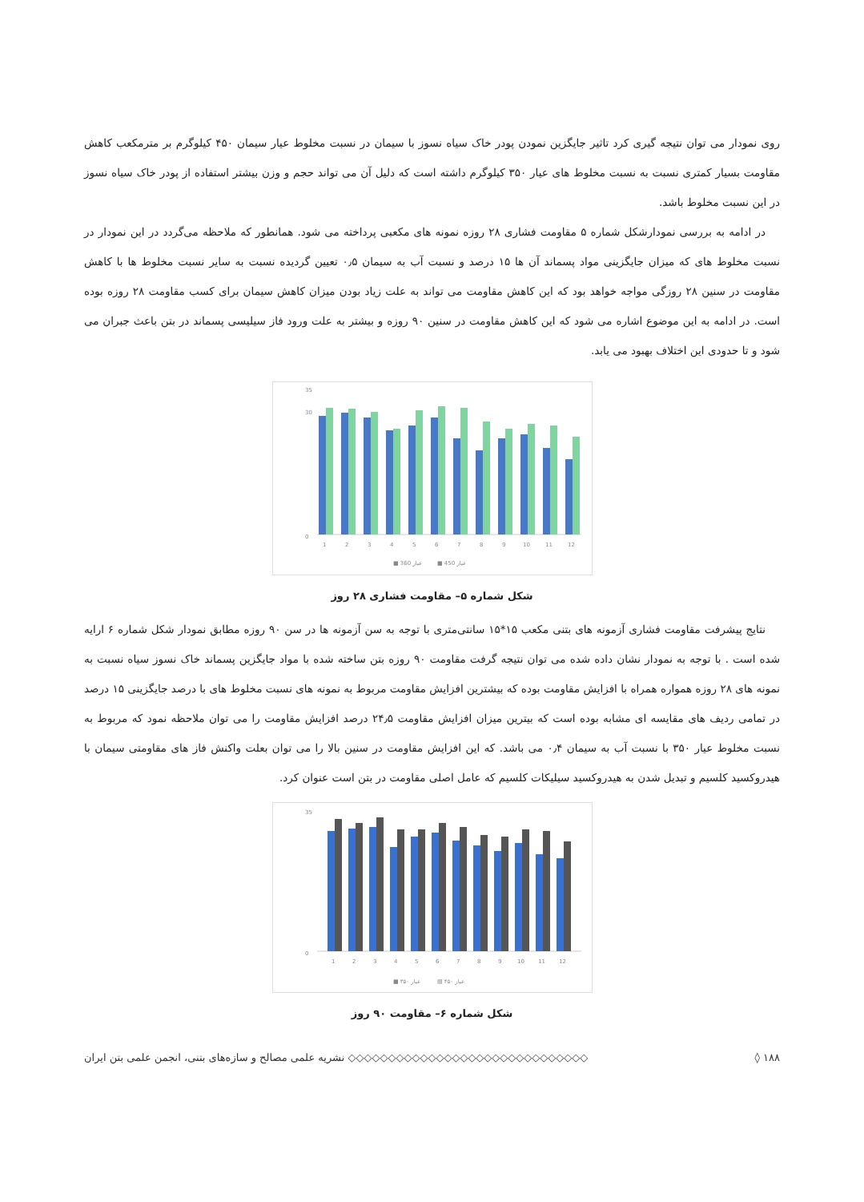روی نمودار می توان نتیجه گیری کرد تاثیر جایگزین نمودن پودر خاک سیاه نسوز با سیمان در نسبت مخلوط عیار سیمان ۴۵۰ کیلوگرم بر مترمکعب کاهش مقاومت بسیار کمتری نسبت به نسبت مخلوط های عیار ۳۵۰ کیلوگرم داشته است که دلیل آن می تواند حجم و وزن بیشتر استفاده از پودر خاک سیاه نسوز در این نسبت مخلوط باشد.
در ادامه به بررسی نمودارشکل شماره ۵ مقاومت فشاری ۲۸ روزه نمونه های مکعبی پرداخته می شود. همانطور که ملاحظه می‌گردد در این نمودار در نسبت مخلوط های که میزان جایگزینی مواد پسماند آن ها ۱۵ درصد و نسبت آب به سیمان ۰٫۵ تعیین گردیده نسبت به سایر نسبت مخلوط ها با کاهش مقاومت در سنین ۲۸ روزگی مواجه خواهد بود که این کاهش مقاومت می تواند به علت زیاد بودن میزان کاهش سیمان برای کسب مقاومت ۲۸ روزه بوده است. در ادامه به این موضوع اشاره می شود که این کاهش مقاومت در سنین ۹۰ روزه و بیشتر به علت ورود فاز سیلیسی پسماند در بتن باعث جبران می شود و تا حدودی این اختلاف بهبود می یابد.
35
30
0
1
2
3
4
5
6
7
8
9
10
11
12
■ عیار 360
■ عیار 450
شکل شماره ۵– مقاومت فشاری ۲۸ روز
نتایج پیشرفت مقاومت فشاری آزمونه های بتنی مکعب ۱۵*۱۵ سانتی‌متری با توجه به سن آزمونه ها در سن ۹۰ روزه مطابق نمودار شکل شماره ۶ ارایه شده است . با توجه به نمودار نشان داده شده می توان نتیجه گرفت مقاومت ۹۰ روزه بتن ساخته شده با مواد جایگزین پسماند خاک نسوز سیاه نسبت به نمونه های ۲۸ روزه همواره همراه با افزایش مقاومت بوده که بیشترین افزایش مقاومت مربوط به نمونه های نسبت مخلوط های با درصد جایگزینی ۱۵ درصد در تمامی ردیف های مقایسه ای مشابه بوده است که بیترین میزان افزایش مقاومت ۲۴٫۵ درصد افزایش مقاومت را می توان ملاحظه نمود که مربوط به نسبت مخلوط عیار ۳۵۰ با نسبت آب به سیمان ۰٫۴ می باشد. که این افزایش مقاومت در سنین بالا را می توان بعلت واکنش فاز های مقاومتی سیمان با هیدروکسید کلسیم و تبدیل شدن به هیدروکسید سیلیکات کلسیم که عامل اصلی مقاومت در بتن است عنوان کرد.
35
0
1
2
3
4
5
6
7
8
9
10
11
12
■ عیار ۳۵۰
▨ عیار ۴۵۰
شکل شماره ۶– مقاومت ۹۰ روز
۱۸۸ ◊ ◇◇◇◇◇◇◇◇◇◇◇◇◇◇◇◇◇◇◇◇◇◇◇◇◇◇◇◇◇◇ نشریه علمی مصالح و سازه‌های بتنی، انجمن علمی بتن ایران